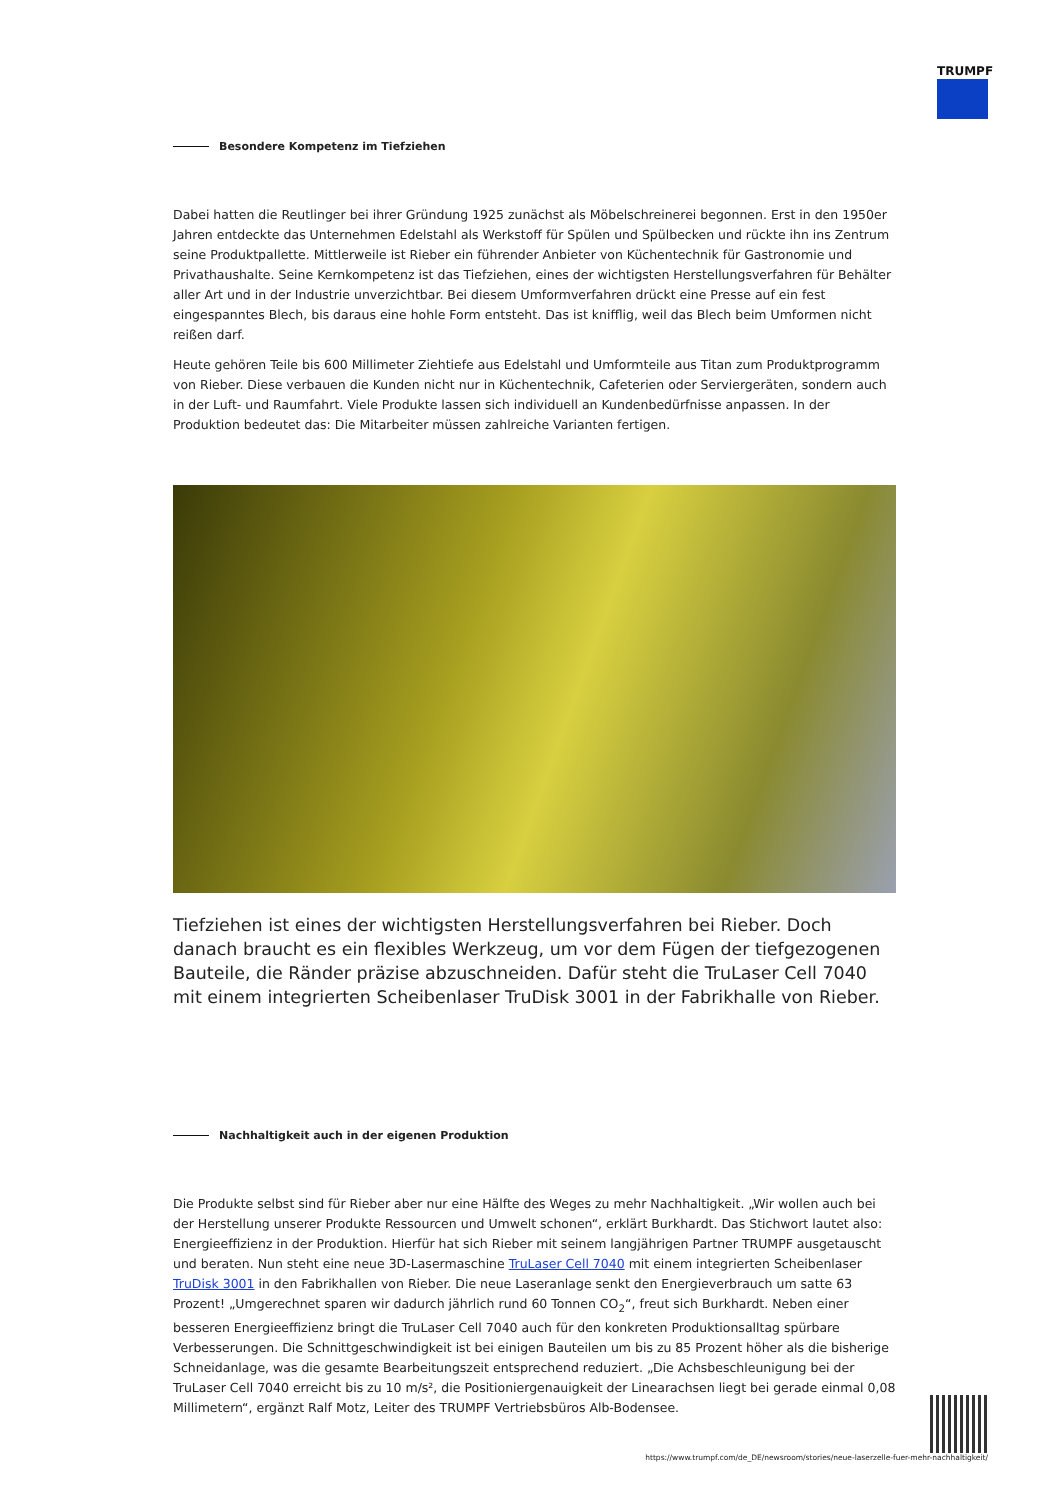TRUMPF
Besondere Kompetenz im Tiefziehen
Dabei hatten die Reutlinger bei ihrer Gründung 1925 zunächst als Möbelschreinerei begonnen. Erst in den 1950er Jahren entdeckte das Unternehmen Edelstahl als Werkstoff für Spülen und Spülbecken und rückte ihn ins Zentrum seine Produktpallette. Mittlerweile ist Rieber ein führender Anbieter von Küchentechnik für Gastronomie und Privathaushalte. Seine Kernkompetenz ist das Tiefziehen, eines der wichtigsten Herstellungsverfahren für Behälter aller Art und in der Industrie unverzichtbar. Bei diesem Umformverfahren drückt eine Presse auf ein fest eingespanntes Blech, bis daraus eine hohle Form entsteht. Das ist knifflig, weil das Blech beim Umformen nicht reißen darf.
Heute gehören Teile bis 600 Millimeter Ziehtiefe aus Edelstahl und Umformteile aus Titan zum Produktprogramm von Rieber. Diese verbauen die Kunden nicht nur in Küchentechnik, Cafeterien oder Serviergeräten, sondern auch in der Luft- und Raumfahrt. Viele Produkte lassen sich individuell an Kundenbedürfnisse anpassen. In der Produktion bedeutet das: Die Mitarbeiter müssen zahlreiche Varianten fertigen.
Tiefziehen ist eines der wichtigsten Herstellungsverfahren bei Rieber. Doch danach braucht es ein flexibles Werkzeug, um vor dem Fügen der tiefgezogenen Bauteile, die Ränder präzise abzuschneiden. Dafür steht die TruLaser Cell 7040 mit einem integrierten Scheibenlaser TruDisk 3001 in der Fabrikhalle von Rieber.
Nachhaltigkeit auch in der eigenen Produktion
Die Produkte selbst sind für Rieber aber nur eine Hälfte des Weges zu mehr Nachhaltigkeit. „Wir wollen auch bei der Herstellung unserer Produkte Ressourcen und Umwelt schonen“, erklärt Burkhardt. Das Stichwort lautet also: Energieeffizienz in der Produktion. Hierfür hat sich Rieber mit seinem langjährigen Partner TRUMPF ausgetauscht und beraten. Nun steht eine neue 3D-Lasermaschine TruLaser Cell 7040 mit einem integrierten Scheibenlaser TruDisk 3001 in den Fabrikhallen von Rieber. Die neue Laseranlage senkt den Energieverbrauch um satte 63 Prozent! „Umgerechnet sparen wir dadurch jährlich rund 60 Tonnen CO<sub>2</sub>“, freut sich Burkhardt. Neben einer besseren Energieeffizienz bringt die TruLaser Cell 7040 auch für den konkreten Produktionsalltag spürbare Verbesserungen. Die Schnittgeschwindigkeit ist bei einigen Bauteilen um bis zu 85 Prozent höher als die bisherige Schneidanlage, was die gesamte Bearbeitungszeit entsprechend reduziert. „Die Achsbeschleunigung bei der TruLaser Cell 7040 erreicht bis zu 10 m/s², die Positioniergenauigkeit der Linearachsen liegt bei gerade einmal 0,08 Millimetern“, ergänzt Ralf Motz, Leiter des TRUMPF Vertriebsbüros Alb-Bodensee.
https://www.trumpf.com/de_DE/newsroom/stories/neue-laserzelle-fuer-mehr-nachhaltigkeit/